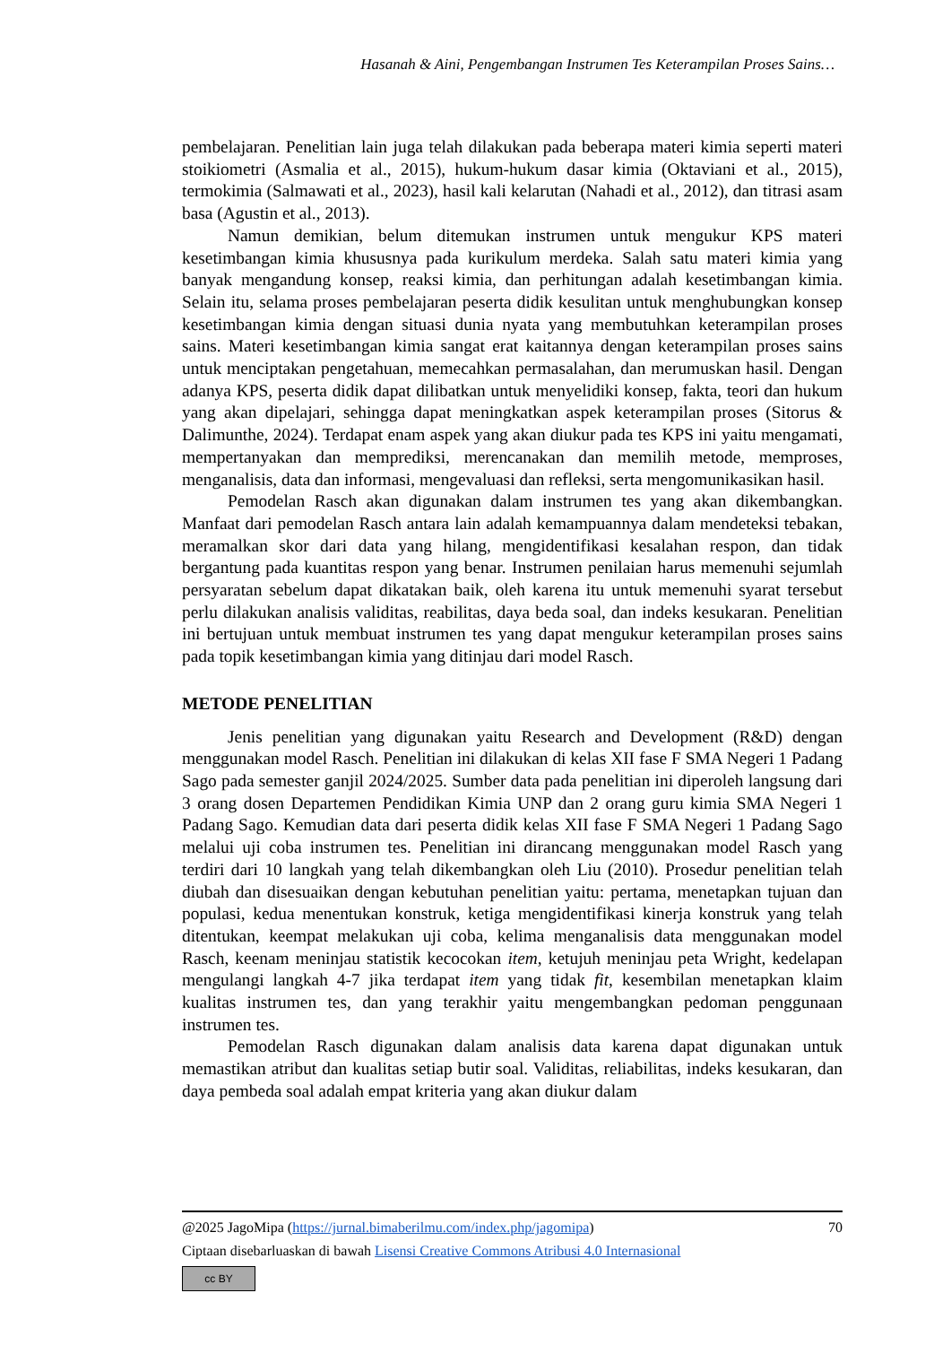Hasanah & Aini, Pengembangan Instrumen Tes Keterampilan Proses Sains…
pembelajaran. Penelitian lain juga telah dilakukan pada beberapa materi kimia seperti materi stoikiometri (Asmalia et al., 2015), hukum-hukum dasar kimia (Oktaviani et al., 2015), termokimia (Salmawati et al., 2023), hasil kali kelarutan (Nahadi et al., 2012), dan titrasi asam basa (Agustin et al., 2013).
Namun demikian, belum ditemukan instrumen untuk mengukur KPS materi kesetimbangan kimia khususnya pada kurikulum merdeka. Salah satu materi kimia yang banyak mengandung konsep, reaksi kimia, dan perhitungan adalah kesetimbangan kimia. Selain itu, selama proses pembelajaran peserta didik kesulitan untuk menghubungkan konsep kesetimbangan kimia dengan situasi dunia nyata yang membutuhkan keterampilan proses sains. Materi kesetimbangan kimia sangat erat kaitannya dengan keterampilan proses sains untuk menciptakan pengetahuan, memecahkan permasalahan, dan merumuskan hasil. Dengan adanya KPS, peserta didik dapat dilibatkan untuk menyelidiki konsep, fakta, teori dan hukum yang akan dipelajari, sehingga dapat meningkatkan aspek keterampilan proses (Sitorus & Dalimunthe, 2024). Terdapat enam aspek yang akan diukur pada tes KPS ini yaitu mengamati, mempertanyakan dan memprediksi, merencanakan dan memilih metode, memproses, menganalisis, data dan informasi, mengevaluasi dan refleksi, serta mengomunikasikan hasil.
Pemodelan Rasch akan digunakan dalam instrumen tes yang akan dikembangkan. Manfaat dari pemodelan Rasch antara lain adalah kemampuannya dalam mendeteksi tebakan, meramalkan skor dari data yang hilang, mengidentifikasi kesalahan respon, dan tidak bergantung pada kuantitas respon yang benar. Instrumen penilaian harus memenuhi sejumlah persyaratan sebelum dapat dikatakan baik, oleh karena itu untuk memenuhi syarat tersebut perlu dilakukan analisis validitas, reabilitas, daya beda soal, dan indeks kesukaran. Penelitian ini bertujuan untuk membuat instrumen tes yang dapat mengukur keterampilan proses sains pada topik kesetimbangan kimia yang ditinjau dari model Rasch.
METODE PENELITIAN
Jenis penelitian yang digunakan yaitu Research and Development (R&D) dengan menggunakan model Rasch. Penelitian ini dilakukan di kelas XII fase F SMA Negeri 1 Padang Sago pada semester ganjil 2024/2025. Sumber data pada penelitian ini diperoleh langsung dari 3 orang dosen Departemen Pendidikan Kimia UNP dan 2 orang guru kimia SMA Negeri 1 Padang Sago. Kemudian data dari peserta didik kelas XII fase F SMA Negeri 1 Padang Sago melalui uji coba instrumen tes. Penelitian ini dirancang menggunakan model Rasch yang terdiri dari 10 langkah yang telah dikembangkan oleh Liu (2010). Prosedur penelitian telah diubah dan disesuaikan dengan kebutuhan penelitian yaitu: pertama, menetapkan tujuan dan populasi, kedua menentukan konstruk, ketiga mengidentifikasi kinerja konstruk yang telah ditentukan, keempat melakukan uji coba, kelima menganalisis data menggunakan model Rasch, keenam meninjau statistik kecocokan item, ketujuh meninjau peta Wright, kedelapan mengulangi langkah 4-7 jika terdapat item yang tidak fit, kesembilan menetapkan klaim kualitas instrumen tes, dan yang terakhir yaitu mengembangkan pedoman penggunaan instrumen tes.
Pemodelan Rasch digunakan dalam analisis data karena dapat digunakan untuk memastikan atribut dan kualitas setiap butir soal. Validitas, reliabilitas, indeks kesukaran, dan daya pembeda soal adalah empat kriteria yang akan diukur dalam
@2025 JagoMipa (https://jurnal.bimaberilmu.com/index.php/jagomipa) 70
Ciptaan disebarluaskan di bawah Lisensi Creative Commons Atribusi 4.0 Internasional
cc BY